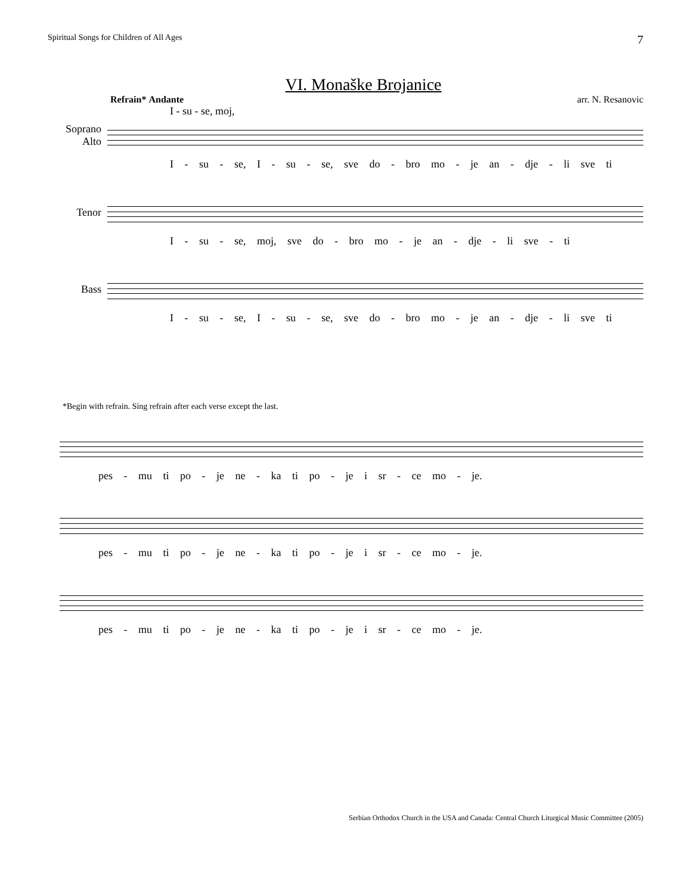Spiritual Songs for Children of All Ages 7
VI. Monaške Brojanice
Refrain* Andante arr. N. Resanovic
I - su - se, moj,
Soprano
Alto
I - su - se, I - su - se, sve do - bro mo - je an - dje - li sve ti
Tenor
I - su - se, moj, sve do - bro mo - je an - dje - li sve - ti
Bass
I - su - se, I - su - se, sve do - bro mo - je an - dje - li sve ti
*Begin with refrain. Sing refrain after each verse except the last.
pes - mu ti po - je ne - ka ti po - je i sr - ce mo - je.
pes - mu ti po - je ne - ka ti po - je i sr - ce mo - je.
pes - mu ti po - je ne - ka ti po - je i sr - ce mo - je.
Serbian Orthodox Church in the USA and Canada: Central Church Liturgical Music Committee (2005)